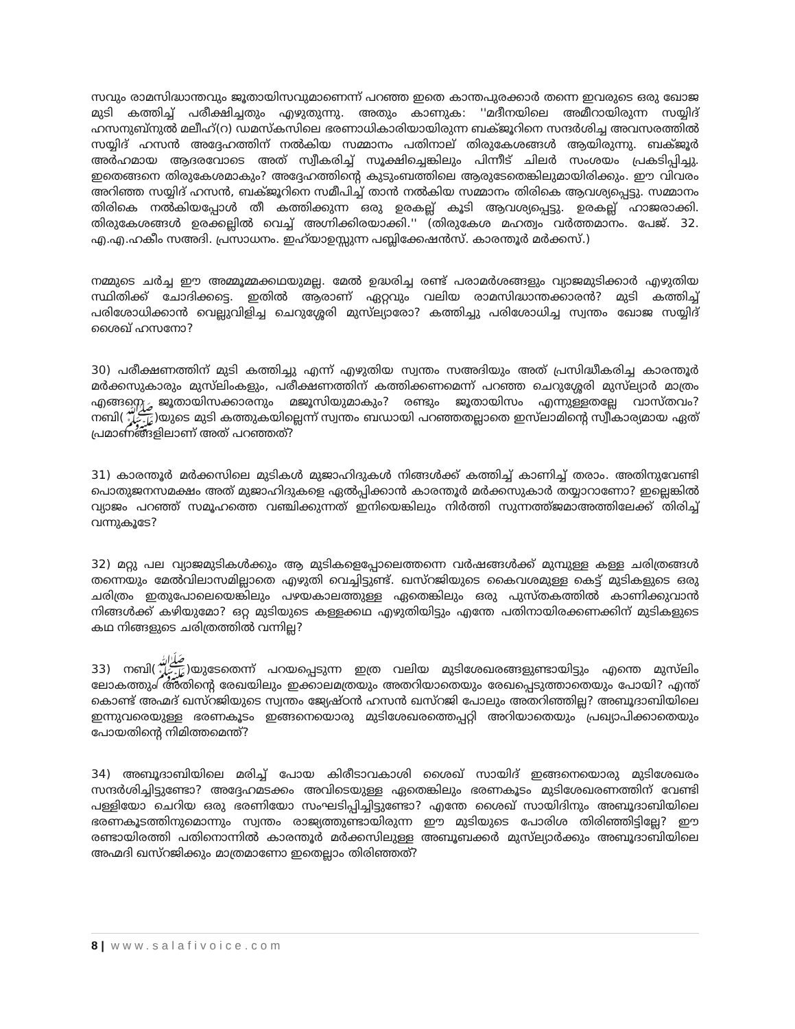സവും രാമസിദ്ധാന്തവും ജൂതായിസവുമാണെന്ന് പറഞ്ഞ ഇതെ കാന്തപുരക്കാർ തന്നെ ഇവരുടെ ഒരു ഖോജ മുടി കത്തിച്ച് പരീക്ഷിച്ചതും എഴുതുന്നു. അതും കാണുക: ''മദീനയിലെ അമീറായിരുന്ന സയ്യിദ് ഹസനുബ്നുൽ മലീഹ്(റ) ഡമസ്കസിലെ ഭരണാധികാരിയായിരുന്ന ബക്ജൂറിനെ സന്ദർശിച്ച അവസരത്തിൽ സയ്യിദ് ഹസൻ അദ്ദേഹത്തിന് നൽകിയ സമ്മാനം പതിനാല് തിരുകേശങ്ങൾ ആയിരുന്നു. ബക്ജൂർ അർഹമായ ആദരവോടെ അത് സ്വീകരിച്ച് സൂക്ഷിച്ചെങ്കിലും പിന്നീട് ചിലർ സംശയം പ്രകടിപ്പിച്ചു. ഇതെങ്ങനെ തിരുകേശമാകും? അദ്ദേഹത്തിന്റെ കുടുംബത്തിലെ ആരുടേതെങ്കിലുമായിരിക്കും. ഈ വിവരം അറിഞ്ഞ സയ്യിദ് ഹസൻ, ബക്ജൂറിനെ സമീപിച്ച് താൻ നൽകിയ സമ്മാനം തിരികെ ആവശ്യപ്പെട്ടു. സമ്മാനം തിരികെ നൽകിയപ്പോൾ തീ കത്തിക്കുന്ന ഒരു ഉരകല്ല് കൂടി ആവശ്യപ്പെട്ടു. ഉരകല്ല് ഹാജരാക്കി. തിരുകേശങ്ങൾ ഉരക്കല്ലിൽ വെച്ച് അഗ്നിക്കിരയാക്കി.'' (തിരുകേശ മഹത്വം വർത്തമാനം. പേജ്. 32. എ.എ.ഹകീം സഅദി. പ്രസാധനം. ഇഹ്‌യാഉസ്സുന്ന പബ്ലിക്കേഷൻസ്. കാരന്തൂർ മർക്കസ്.)
നമ്മുടെ ചർച്ച ഈ അമ്മൂമ്മക്കഥയുമല്ല. മേൽ ഉദ്ധരിച്ച രണ്ട് പരാമർശങ്ങളും വ്യാജമുടിക്കാർ എഴുതിയ സ്ഥിതിക്ക് ചോദിക്കട്ടെ. ഇതിൽ ആരാണ് ഏറ്റവും വലിയ രാമസിദ്ധാന്തക്കാരൻ? മുടി കത്തിച്ച് പരിശോധിക്കാൻ വെല്ലുവിളിച്ച ചെറുശ്ശേരി മുസ്‌ല്യാരോ? കത്തിച്ചു പരിശോധിച്ച സ്വന്തം ഖോജ സയ്യിദ് ശൈഖ് ഹസനോ?
30) പരീക്ഷണത്തിന് മുടി കത്തിച്ചു എന്ന് എഴുതിയ സ്വന്തം സഅദിയും അത് പ്രസിദ്ധീകരിച്ച കാരന്തൂർ മർക്കസുകാരും മുസ്‌ലിംകളും, പരീക്ഷണത്തിന് കത്തിക്കണമെന്ന് പറഞ്ഞ ചെറുശ്ശേരി മുസ്‌ല്യാർ മാത്രം എങ്ങനെ ജൂതായിസക്കാരനും മജൂസിയുമാകും? രണ്ടും ജൂതായിസം എന്നുള്ളതല്ലേ വാസ്തവം? നബി(ﷺ)യുടെ മുടി കത്തുകയില്ലെന്ന് സ്വന്തം ബഡായി പറഞ്ഞതല്ലാതെ ഇസ്‌ലാമിന്റെ സ്വീകാര്യമായ ഏത് പ്രമാണങ്ങളിലാണ് അത് പറഞ്ഞത്?
31) കാരന്തൂർ മർക്കസിലെ മുടികൾ മുജാഹിദുകൾ നിങ്ങൾക്ക് കത്തിച്ച് കാണിച്ച് തരാം. അതിനുവേണ്ടി പൊതുജനസമക്ഷം അത് മുജാഹിദുകളെ ഏൽപ്പിക്കാൻ കാരന്തൂർ മർക്കസുകാർ തയ്യാറാണോ? ഇല്ലെങ്കിൽ വ്യാജം പറഞ്ഞ് സമൂഹത്തെ വഞ്ചിക്കുന്നത് ഇനിയെങ്കിലും നിർത്തി സുന്നത്ത്ജമാഅത്തിലേക്ക് തിരിച്ച് വന്നുകൂടേ?
32) മറ്റു പല വ്യാജമുടികൾക്കും ആ മുടികളെപ്പോലെത്തന്നെ വർഷങ്ങൾക്ക് മുമ്പുള്ള കള്ള ചരിത്രങ്ങൾ തന്നെയും മേൽവിലാസമില്ലാതെ എഴുതി വെച്ചിട്ടുണ്ട്. ഖസ്റജിയുടെ കൈവശമുള്ള കെട്ട് മുടികളുടെ ഒരു ചരിത്രം ഇതുപോലെയെങ്കിലും പഴയകാലത്തുള്ള ഏതെങ്കിലും ഒരു പുസ്തകത്തിൽ കാണിക്കുവാൻ നിങ്ങൾക്ക് കഴിയുമോ? ഒറ്റ മുടിയുടെ കള്ളക്കഥ എഴുതിയിട്ടും എന്തേ പതിനായിരക്കണക്കിന് മുടികളുടെ കഥ നിങ്ങളുടെ ചരിത്രത്തിൽ വന്നില്ല?
33) നബി(ﷺ)യുടേതെന്ന് പറയപ്പെടുന്ന ഇത്ര വലിയ മുടിശേഖരങ്ങളുണ്ടായിട്ടും എന്തെ മുസ്‌ലിം ലോകത്തും അതിന്റെ രേഖയിലും ഇക്കാലമത്രയും അതറിയാതെയും രേഖപ്പെടുത്താതെയും പോയി? എന്ത് കൊണ്ട് അഹ്മദ് ഖസ്റജിയുടെ സ്വന്തം ജ്യേഷ്ഠൻ ഹസൻ ഖസ്റജി പോലും അതറിഞ്ഞില്ല? അബൂദാബിയിലെ ഇന്നുവരെയുള്ള ഭരണകൂടം ഇങ്ങനെയൊരു മുടിശേഖരത്തെപ്പറ്റി അറിയാതെയും പ്രഖ്യാപിക്കാതെയും പോയതിന്റെ നിമിത്തമെന്ത്?
34) അബൂദാബിയിലെ മരിച്ച് പോയ കിരീടാവകാശി ശൈഖ് സായിദ് ഇങ്ങനെയൊരു മുടിശേഖരം സന്ദർശിച്ചിട്ടുണ്ടോ? അദ്ദേഹമടക്കം അവിടെയുള്ള ഏതെങ്കിലും ഭരണകൂടം മുടിശേഖരണത്തിന് വേണ്ടി പള്ളിയോ ചെറിയ ഒരു ഭരണിയോ സംഘടിപ്പിച്ചിട്ടുണ്ടോ? എന്തേ ശൈഖ് സായിദിനും അബൂദാബിയിലെ ഭരണകൂടത്തിനുമൊന്നും സ്വന്തം രാജ്യത്തുണ്ടായിരുന്ന ഈ മുടിയുടെ പോരിശ തിരിഞ്ഞിട്ടില്ലേ? ഈ രണ്ടായിരത്തി പതിനൊന്നിൽ കാരന്തൂർ മർക്കസിലുള്ള അബൂബക്കർ മുസ്‌ല്യാർക്കും അബൂദാബിയിലെ അഹ്മദി ഖസ്റജിക്കും മാത്രമാണോ ഇതെല്ലാം തിരിഞ്ഞത്?
8 | www.salafivoice.com